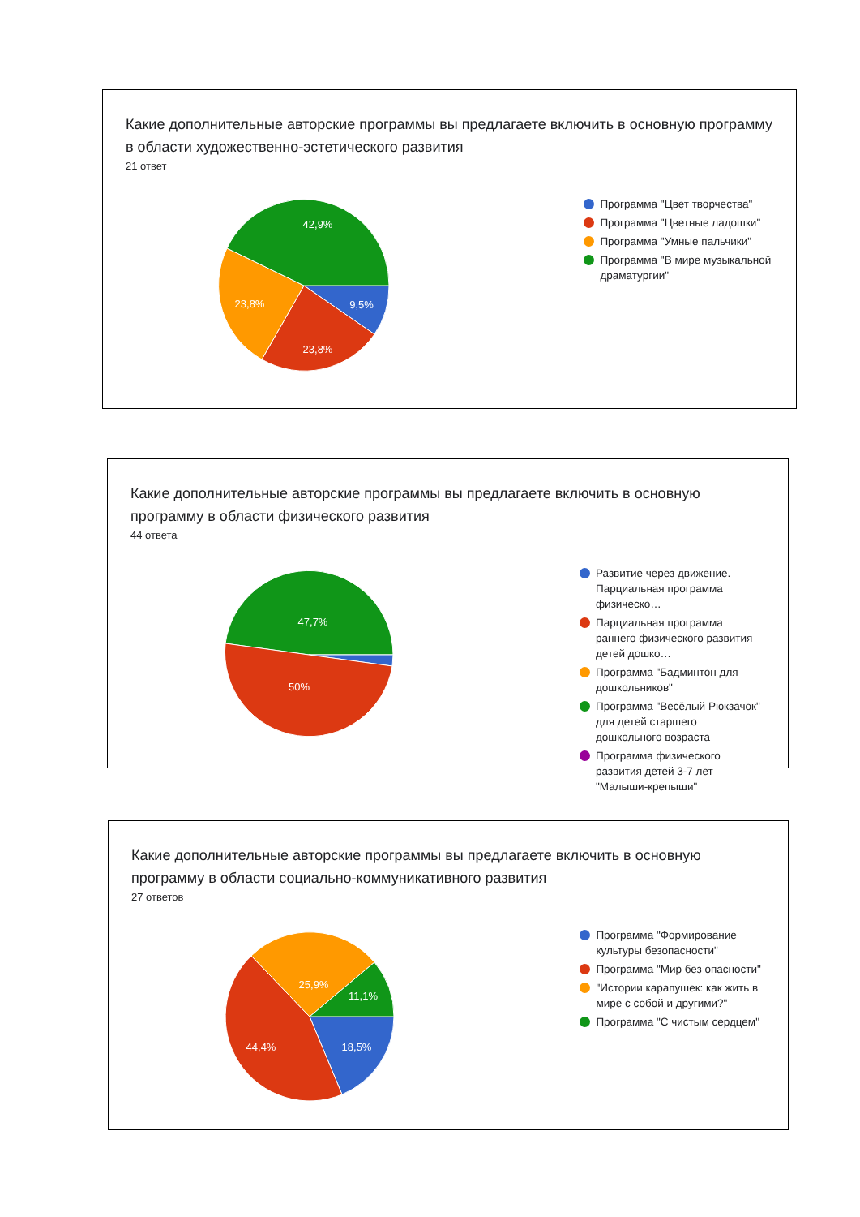Какие дополнительные авторские программы вы предлагаете включить в основную программу в области художественно-эстетического развития
21 ответ
42,9%
23,8%
9,5%
23,8%
Программа "Цвет творчества"
Программа "Цветные ладошки"
Программа "Умные пальчики"
Программа "В мире музыкальной драматургии"
Какие дополнительные авторские программы вы предлагаете включить в основную программу в области физического развития
44 ответа
47,7%
50%
Развитие через движение. Парциальная программа физическо…
Парциальная программа раннего физического развития детей дошко…
Программа "Бадминтон для дошкольников"
Программа "Весёлый Рюкзачок" для детей старшего дошкольного возраста
Программа физического развития детей 3-7 лет "Малыши-крепыши"
Какие дополнительные авторские программы вы предлагаете включить в основную программу в области социально-коммуникативного развития
27 ответов
25,9%
11,1%
44,4%
18,5%
Программа "Формирование культуры безопасности"
Программа "Мир без опасности"
"Истории карапушек: как жить в мире с собой и другими?"
Программа "С чистым сердцем"